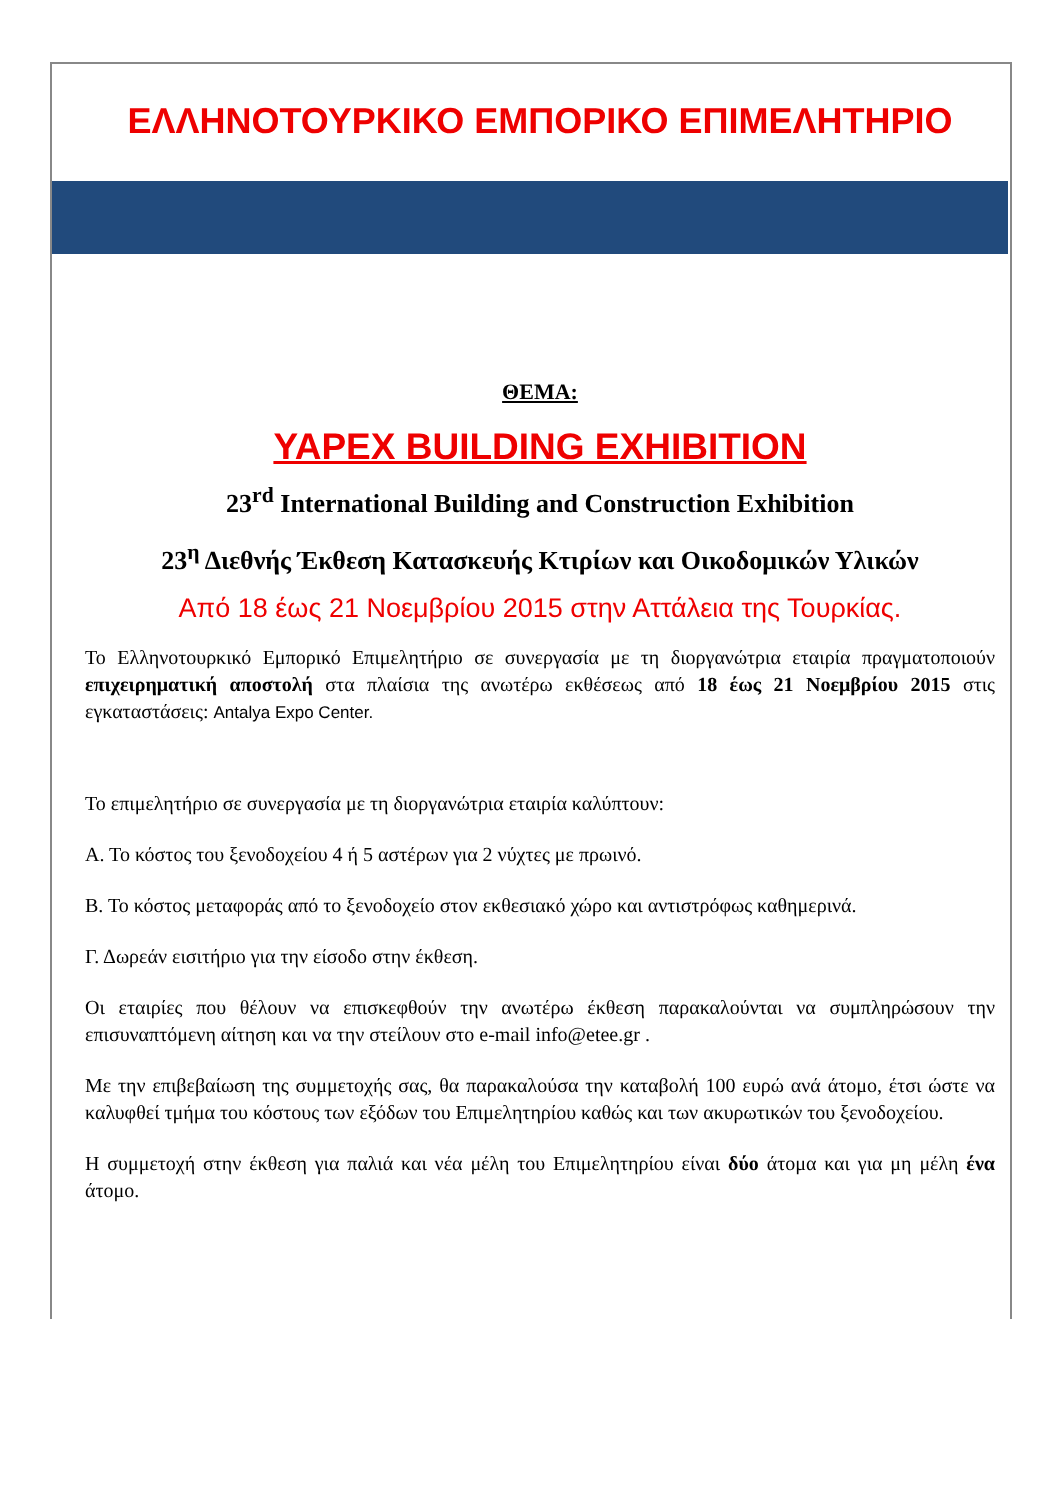ΕΛΛΗΝΟΤΟΥΡΚΙΚΟ ΕΜΠΟΡΙΚΟ ΕΠΙΜΕΛΗΤΗΡΙΟ
ΘΕΜΑ:
YAPEX BUILDING EXHIBITION
23<sup>rd</sup> International Building and Construction Exhibition
23<sup>η</sup> Διεθνής Έκθεση Κατασκευής Κτιρίων και Οικοδομικών Υλικών
Από 18 έως 21 Νοεμβρίου 2015 στην Αττάλεια της Τουρκίας.
Το Ελληνοτουρκικό Εμπορικό Επιμελητήριο σε συνεργασία με τη διοργανώτρια εταιρία πραγματοποιούν επιχειρηματική αποστολή στα πλαίσια της ανωτέρω εκθέσεως από 18 έως 21 Νοεμβρίου 2015 στις εγκαταστάσεις: Antalya Expo Center.
Το επιμελητήριο σε συνεργασία με τη διοργανώτρια εταιρία καλύπτουν:
Α. Το κόστος του ξενοδοχείου 4 ή 5 αστέρων για 2 νύχτες με πρωινό.
Β. Το κόστος μεταφοράς από το ξενοδοχείο στον εκθεσιακό χώρο και αντιστρόφως καθημερινά.
Γ. Δωρεάν εισιτήριο για την είσοδο στην έκθεση.
Οι εταιρίες που θέλουν να επισκεφθούν την ανωτέρω έκθεση παρακαλούνται να συμπληρώσουν την επισυναπτόμενη αίτηση και να την στείλουν στο e-mail info@etee.gr .
Με την επιβεβαίωση της συμμετοχής σας, θα παρακαλούσα την καταβολή 100 ευρώ ανά άτομο, έτσι ώστε να καλυφθεί τμήμα του κόστους των εξόδων του Επιμελητηρίου καθώς και των ακυρωτικών του ξενοδοχείου.
Η συμμετοχή στην έκθεση για παλιά και νέα μέλη του Επιμελητηρίου είναι δύο άτομα και για μη μέλη ένα άτομο.